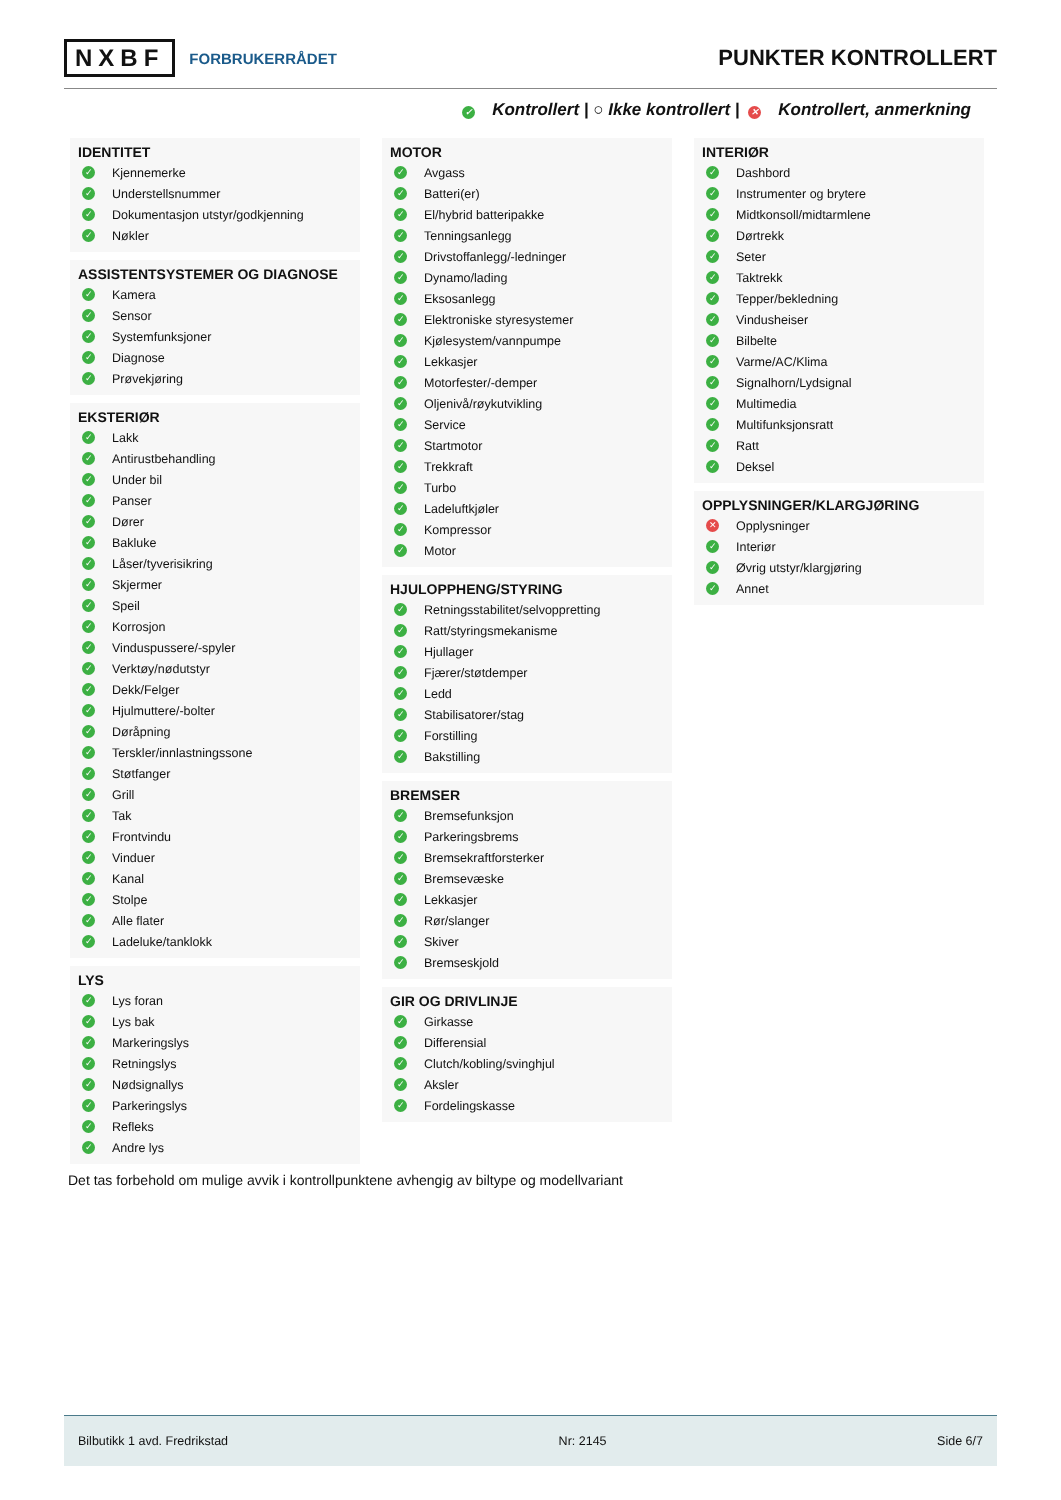NXBF FORBRUKERRÅDET
PUNKTER KONTROLLERT
✓ Kontrollert | ○ Ikke kontrollert | ✕ Kontrollert, anmerkning
IDENTITET
✓ Kjennemerke
✓ Understellsnummer
✓ Dokumentasjon utstyr/godkjenning
✓ Nøkler
ASSISTENTSYSTEMER OG DIAGNOSE
✓ Kamera
✓ Sensor
✓ Systemfunksjoner
✓ Diagnose
✓ Prøvekjøring
EKSTERIØR
✓ Lakk
✓ Antirustbehandling
✓ Under bil
✓ Panser
✓ Dører
✓ Bakluke
✓ Låser/tyverisikring
✓ Skjermer
✓ Speil
✓ Korrosjon
✓ Vinduspussere/-spyler
✓ Verktøy/nødutstyr
✓ Dekk/Felger
✓ Hjulmuttere/-bolter
✓ Døråpning
✓ Terskler/innlastningssone
✓ Støtfanger
✓ Grill
✓ Tak
✓ Frontvindu
✓ Vinduer
✓ Kanal
✓ Stolpe
✓ Alle flater
✓ Ladeluke/tanklokk
LYS
✓ Lys foran
✓ Lys bak
✓ Markeringslys
✓ Retningslys
✓ Nødsignallys
✓ Parkeringslys
✓ Refleks
✓ Andre lys
MOTOR
✓ Avgass
✓ Batteri(er)
✓ El/hybrid batteripakke
✓ Tenningsanlegg
✓ Drivstoffanlegg/-ledninger
✓ Dynamo/lading
✓ Eksosanlegg
✓ Elektroniske styresystemer
✓ Kjølesystem/vannpumpe
✓ Lekkasjer
✓ Motorfester/-demper
✓ Oljenivå/røykutvikling
✓ Service
✓ Startmotor
✓ Trekkraft
✓ Turbo
✓ Ladeluftkjøler
✓ Kompressor
✓ Motor
HJULOPPHENG/STYRING
✓ Retningsstabilitet/selvoppretting
✓ Ratt/styringsmekanisme
✓ Hjullager
✓ Fjærer/støtdemper
✓ Ledd
✓ Stabilisatorer/stag
✓ Forstilling
✓ Bakstilling
BREMSER
✓ Bremsefunksjon
✓ Parkeringsbrems
✓ Bremsekraftforsterker
✓ Bremsevæske
✓ Lekkasjer
✓ Rør/slanger
✓ Skiver
✓ Bremseskjold
GIR OG DRIVLINJE
✓ Girkasse
✓ Differensial
✓ Clutch/kobling/svinghjul
✓ Aksler
✓ Fordelingskasse
INTERIØR
✓ Dashbord
✓ Instrumenter og brytere
✓ Midtkonsoll/midtarmlene
✓ Dørtrekk
✓ Seter
✓ Taktrekk
✓ Tepper/bekledning
✓ Vindusheiser
✓ Bilbelte
✓ Varme/AC/Klima
✓ Signalhorn/Lydsignal
✓ Multimedia
✓ Multifunksjonsratt
✓ Ratt
✓ Deksel
OPPLYSNINGER/KLARGJØRING
✕ Opplysninger
✓ Interiør
✓ Øvrig utstyr/klargjøring
✓ Annet
Det tas forbehold om mulige avvik i kontrollpunktene avhengig av biltype og modellvariant
Bilbutikk 1 avd. Fredrikstad Nr: 2145 Side 6/7